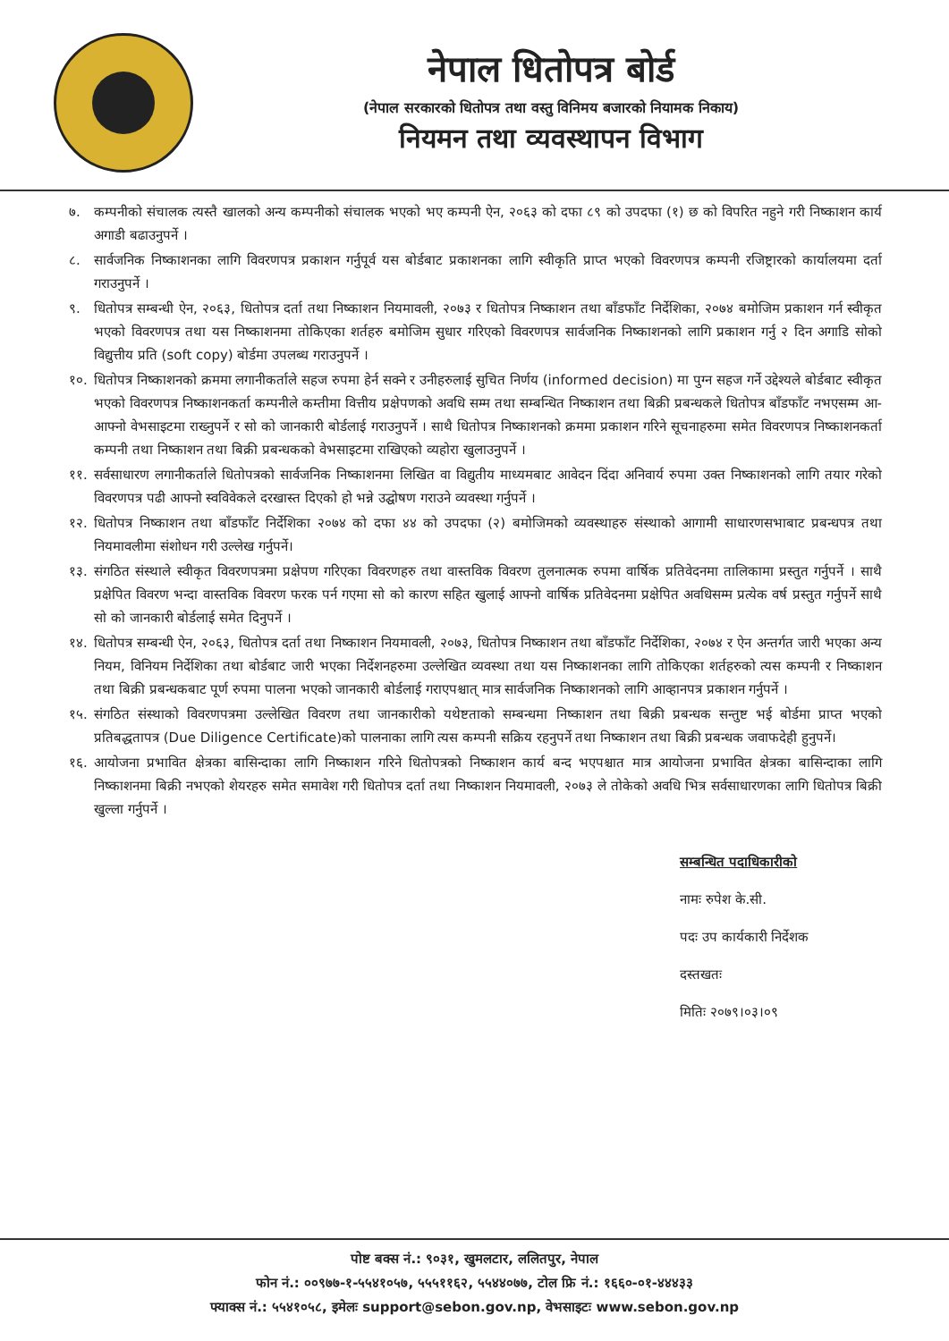नेपाल धितोपत्र बोर्ड
(नेपाल सरकारको धितोपत्र तथा वस्तु विनिमय बजारको नियामक निकाय)
नियमन तथा व्यवस्थापन विभाग
७. कम्पनीको संचालक त्यस्तै खालको अन्य कम्पनीको संचालक भएको भए कम्पनी ऐन, २०६३ को दफा ८९ को उपदफा (१) छ को विपरित नहुने गरी निष्काशन कार्य अगाडी बढाउनुपर्ने ।
८. सार्वजनिक निष्काशनका लागि विवरणपत्र प्रकाशन गर्नुपूर्व यस बोर्डबाट प्रकाशनका लागि स्वीकृति प्राप्त भएको विवरणपत्र कम्पनी रजिष्ट्रारको कार्यालयमा दर्ता गराउनुपर्ने ।
९. धितोपत्र सम्बन्धी ऐन, २०६३, धितोपत्र दर्ता तथा निष्काशन नियमावली, २०७३ र धितोपत्र निष्काशन तथा बाँडफाँट निर्देशिका, २०७४ बमोजिम प्रकाशन गर्न स्वीकृत भएको विवरणपत्र तथा यस निष्काशनमा तोकिएका शर्तहरु बमोजिम सुधार गरिएको विवरणपत्र सार्वजनिक निष्काशनको लागि प्रकाशन गर्नु २ दिन अगाडि सोको विद्युत्तीय प्रति (soft copy) बोर्डमा उपलब्ध गराउनुपर्ने ।
१०. धितोपत्र निष्काशनको क्रममा लगानीकर्ताले सहज रुपमा हेर्न सक्ने र उनीहरुलाई सुचित निर्णय (informed decision) मा पुग्न सहज गर्ने उद्देश्यले बोर्डबाट स्वीकृत भएको विवरणपत्र निष्काशनकर्ता कम्पनीले कम्तीमा वित्तीय प्रक्षेपणको अवधि सम्म तथा सम्बन्धित निष्काशन तथा बिक्री प्रबन्धकले धितोपत्र बाँडफाँट नभएसम्म आ-आफ्नो वेभसाइटमा राख्नुपर्ने र सो को जानकारी बोर्डलाई गराउनुपर्ने । साथै धितोपत्र निष्काशनको क्रममा प्रकाशन गरिने सूचनाहरुमा समेत विवरणपत्र निष्काशनकर्ता कम्पनी तथा निष्काशन तथा बिक्री प्रबन्धकको वेभसाइटमा राखिएको व्यहोरा खुलाउनुपर्ने ।
११. सर्वसाधारण लगानीकर्ताले धितोपत्रको सार्वजनिक निष्काशनमा लिखित वा विद्युतीय माध्यमबाट आवेदन दिंदा अनिवार्य रुपमा उक्त निष्काशनको लागि तयार गरेको विवरणपत्र पढी आफ्नो स्वविवेकले दरखास्त दिएको हो भन्ने उद्घोषण गराउने व्यवस्था गर्नुपर्ने ।
१२. धितोपत्र निष्काशन तथा बाँडफाँट निर्देशिका २०७४ को दफा ४४ को उपदफा (२) बमोजिमको व्यवस्थाहरु संस्थाको आगामी साधारणसभाबाट प्रबन्धपत्र तथा नियमावलीमा संशोधन गरी उल्लेख गर्नुपर्ने।
१३. संगठित संस्थाले स्वीकृत विवरणपत्रमा प्रक्षेपण गरिएका विवरणहरु तथा वास्तविक विवरण तुलनात्मक रुपमा वार्षिक प्रतिवेदनमा तालिकामा प्रस्तुत गर्नुपर्ने । साथै प्रक्षेपित विवरण भन्दा वास्तविक विवरण फरक पर्न गएमा सो को कारण सहित खुलाई आफ्नो वार्षिक प्रतिवेदनमा प्रक्षेपित अवधिसम्म प्रत्येक वर्ष प्रस्तुत गर्नुपर्ने साथै सो को जानकारी बोर्डलाई समेत दिनुपर्ने ।
१४. धितोपत्र सम्बन्धी ऐन, २०६३, धितोपत्र दर्ता तथा निष्काशन नियमावली, २०७३, धितोपत्र निष्काशन तथा बाँडफाँट निर्देशिका, २०७४ र ऐन अन्तर्गत जारी भएका अन्य नियम, विनियम निर्देशिका तथा बोर्डबाट जारी भएका निर्देशनहरुमा उल्लेखित व्यवस्था तथा यस निष्काशनका लागि तोकिएका शर्तहरुको त्यस कम्पनी र निष्काशन तथा बिक्री प्रबन्धकबाट पूर्ण रुपमा पालना भएको जानकारी बोर्डलाई गराएपश्चात् मात्र सार्वजनिक निष्काशनको लागि आव्हानपत्र प्रकाशन गर्नुपर्ने ।
१५. संगठित संस्थाको विवरणपत्रमा उल्लेखित विवरण तथा जानकारीको यथेष्टताको सम्बन्धमा निष्काशन तथा बिक्री प्रबन्धक सन्तुष्ट भई बोर्डमा प्राप्त भएको प्रतिबद्धतापत्र (Due Diligence Certificate)को पालनाका लागि त्यस कम्पनी सक्रिय रहनुपर्ने तथा निष्काशन तथा बिक्री प्रबन्धक जवाफदेही हुनुपर्ने।
१६. आयोजना प्रभावित क्षेत्रका बासिन्दाका लागि निष्काशन गरिने धितोपत्रको निष्काशन कार्य बन्द भएपश्चात मात्र आयोजना प्रभावित क्षेत्रका बासिन्दाका लागि निष्काशनमा बिक्री नभएको शेयरहरु समेत समावेश गरी धितोपत्र दर्ता तथा निष्काशन नियमावली, २०७३ ले तोकेको अवधि भित्र सर्वसाधारणका लागि धितोपत्र बिक्री खुल्ला गर्नुपर्ने ।
सम्बन्धित पदाधिकारीको
नामः रुपेश के.सी.
पदः उप कार्यकारी निर्देशक
दस्तखतः
मितिः २०७९।०३।०९
पोष्ट बक्स नं.: ९०३१, खुमलटार, ललितपुर, नेपाल
फोन नं.: ००९७७-१-५५४१०५७, ५५५११६२, ५५४४०७७, टोल फ्रि नं.: १६६०-०१-४४४३३
फ्याक्स नं.: ५५४१०५८, इमेलः support@sebon.gov.np, वेभसाइटः www.sebon.gov.np